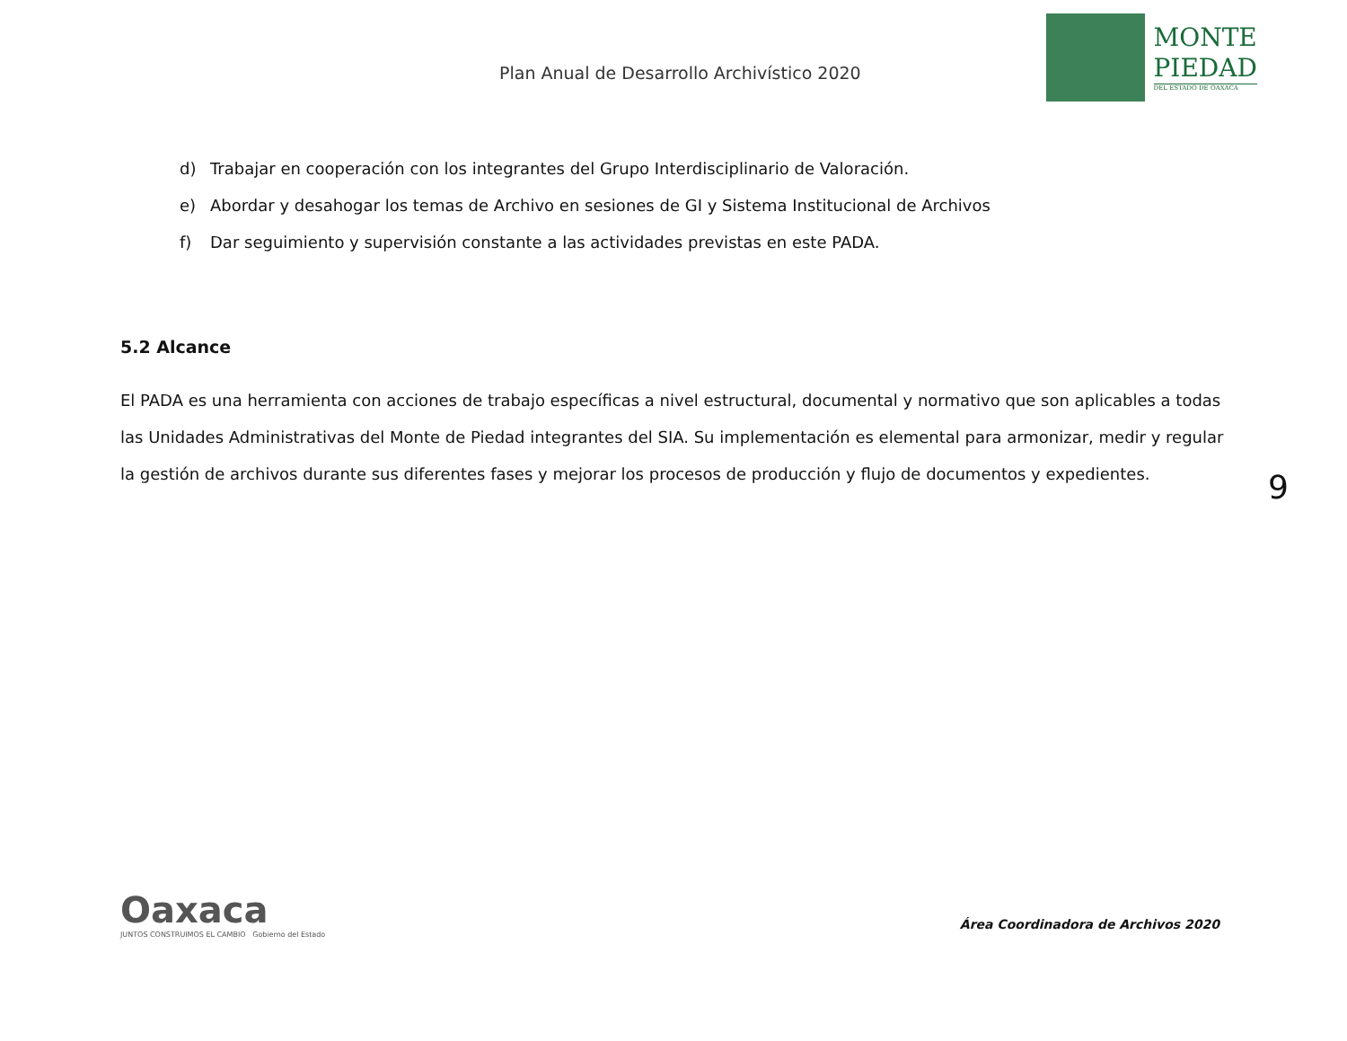Plan Anual de Desarrollo Archivístico 2020
MONTE
PIEDAD
DEL ESTADO DE OAXACA
d) Trabajar en cooperación con los integrantes del Grupo Interdisciplinario de Valoración.
e) Abordar y desahogar los temas de Archivo en sesiones de GI y Sistema Institucional de Archivos
f) Dar seguimiento y supervisión constante a las actividades previstas en este PADA.
5.2 Alcance
El PADA es una herramienta con acciones de trabajo específicas a nivel estructural, documental y normativo que son aplicables a todas las Unidades Administrativas del Monte de Piedad integrantes del SIA. Su implementación es elemental para armonizar, medir y regular la gestión de archivos durante sus diferentes fases y mejorar los procesos de producción y flujo de documentos y expedientes.
9
Oaxaca
JUNTOS CONSTRUIMOS EL CAMBIO Gobierno del Estado
Área Coordinadora de Archivos 2020